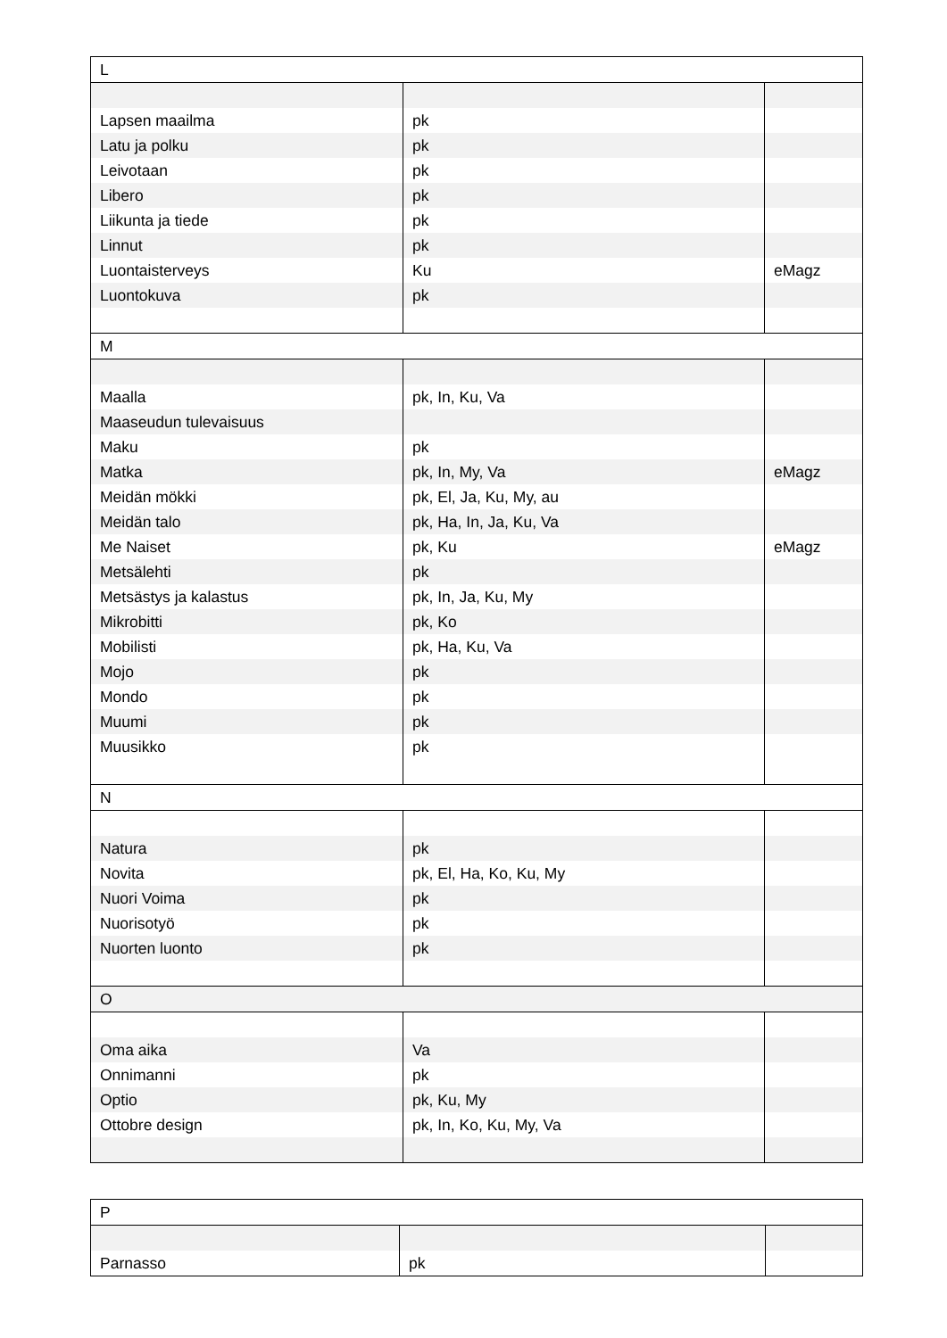| L | | |
| Lapsen maailma | pk | |
| Latu ja polku | pk | |
| Leivotaan | pk | |
| Libero | pk | |
| Liikunta ja tiede | pk | |
| Linnut | pk | |
| Luontaisterveys | Ku | eMagz |
| Luontokuva | pk | |
| M | | |
| Maalla | pk, In, Ku, Va | |
| Maaseudun tulevaisuus | | |
| Maku | pk | |
| Matka | pk, In, My, Va | eMagz |
| Meidän mökki | pk, El, Ja, Ku, My, au | |
| Meidän talo | pk, Ha, In, Ja, Ku, Va | |
| Me Naiset | pk, Ku | eMagz |
| Metsälehti | pk | |
| Metsästys ja kalastus | pk, In, Ja, Ku, My | |
| Mikrobitti | pk, Ko | |
| Mobilisti | pk, Ha, Ku, Va | |
| Mojo | pk | |
| Mondo | pk | |
| Muumi | pk | |
| Muusikko | pk | |
| N | | |
| Natura | pk | |
| Novita | pk, El, Ha, Ko, Ku, My | |
| Nuori Voima | pk | |
| Nuorisotyö | pk | |
| Nuorten luonto | pk | |
| O | | |
| Oma aika | Va | |
| Onnimanni | pk | |
| Optio | pk, Ku, My | |
| Ottobre design | pk, In, Ko, Ku, My, Va | |
| P | | |
| Parnasso | pk | |